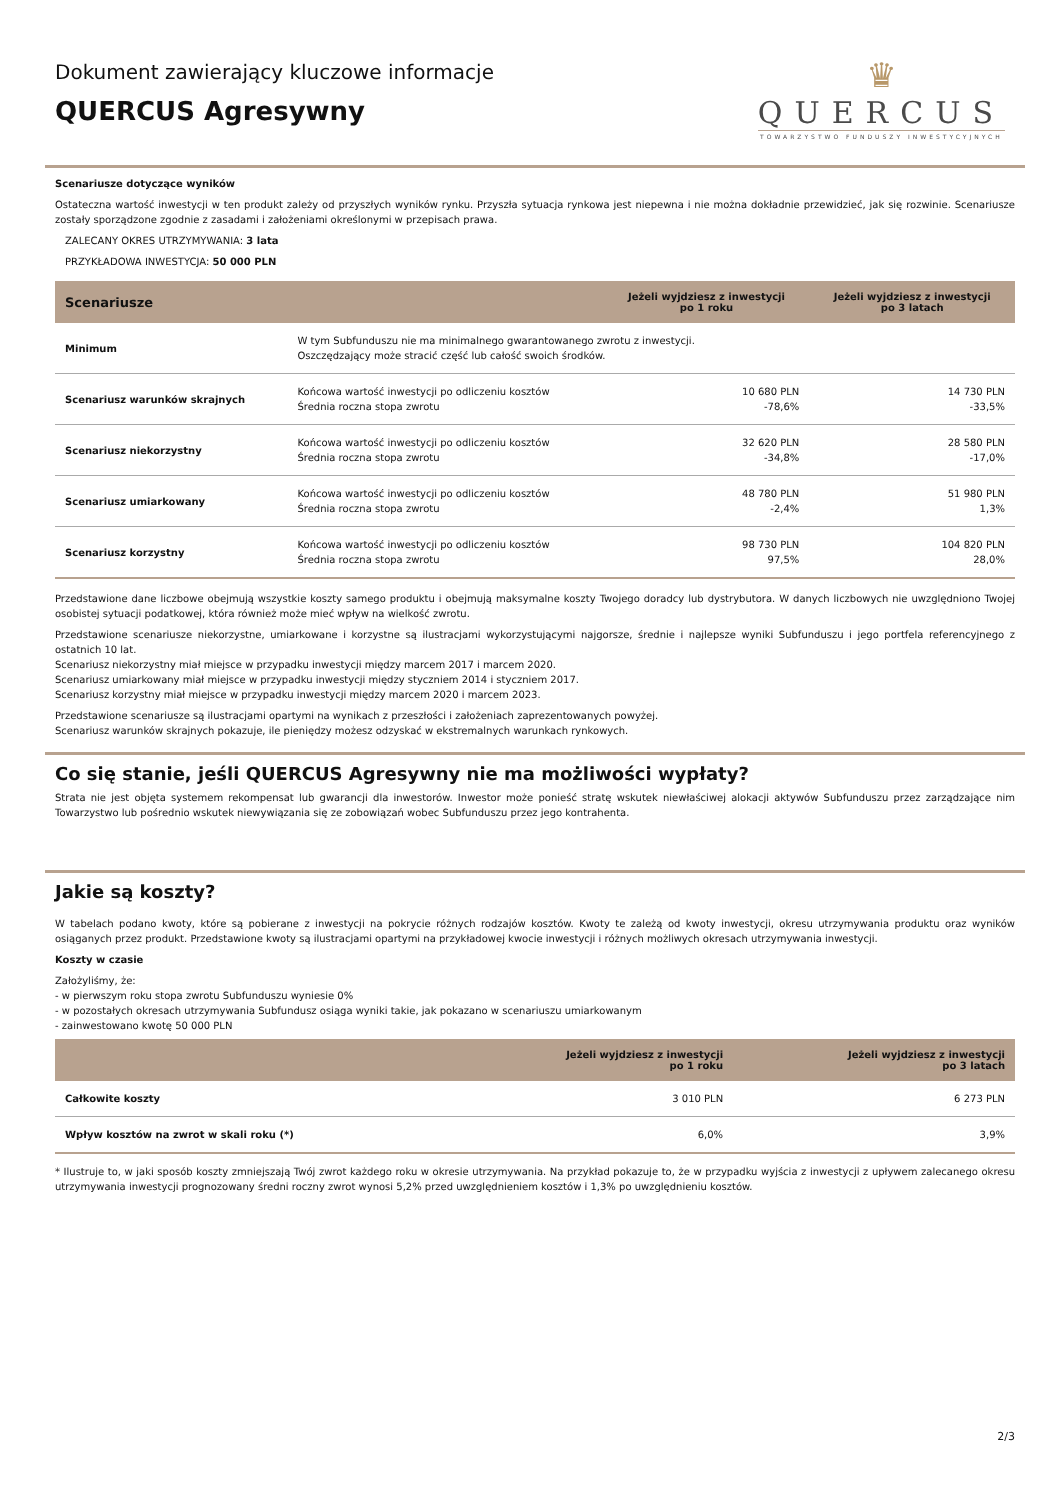Dokument zawierający kluczowe informacje
QUERCUS Agresywny
♛
QUERCUS
TOWARZYSTWO FUNDUSZY INWESTYCYJNYCH
Scenariusze dotyczące wyników
Ostateczna wartość inwestycji w ten produkt zależy od przyszłych wyników rynku. Przyszła sytuacja rynkowa jest niepewna i nie można dokładnie przewidzieć, jak się rozwinie. Scenariusze zostały sporządzone zgodnie z zasadami i założeniami określonymi w przepisach prawa.
ZALECANY OKRES UTRZYMYWANIA: 3 lata
PRZYKŁADOWA INWESTYCJA: 50 000 PLN
| Scenariusze | | Jeżeli wyjdziesz z inwestycji po 1 roku | Jeżeli wyjdziesz z inwestycji po 3 latach |
| --- | --- | --- | --- |
| Minimum | W tym Subfunduszu nie ma minimalnego gwarantowanego zwrotu z inwestycji. Oszczędzający może stracić część lub całość swoich środków. | | |
| Scenariusz warunków skrajnych | Końcowa wartość inwestycji po odliczeniu kosztów Średnia roczna stopa zwrotu | 10 680 PLN -78,6% | 14 730 PLN -33,5% |
| Scenariusz niekorzystny | Końcowa wartość inwestycji po odliczeniu kosztów Średnia roczna stopa zwrotu | 32 620 PLN -34,8% | 28 580 PLN -17,0% |
| Scenariusz umiarkowany | Końcowa wartość inwestycji po odliczeniu kosztów Średnia roczna stopa zwrotu | 48 780 PLN -2,4% | 51 980 PLN 1,3% |
| Scenariusz korzystny | Końcowa wartość inwestycji po odliczeniu kosztów Średnia roczna stopa zwrotu | 98 730 PLN 97,5% | 104 820 PLN 28,0% |
Przedstawione dane liczbowe obejmują wszystkie koszty samego produktu i obejmują maksymalne koszty Twojego doradcy lub dystrybutora. W danych liczbowych nie uwzględniono Twojej osobistej sytuacji podatkowej, która również może mieć wpływ na wielkość zwrotu.
Przedstawione scenariusze niekorzystne, umiarkowane i korzystne są ilustracjami wykorzystującymi najgorsze, średnie i najlepsze wyniki Subfunduszu i jego portfela referencyjnego z ostatnich 10 lat.
Scenariusz niekorzystny miał miejsce w przypadku inwestycji między marcem 2017 i marcem 2020.
Scenariusz umiarkowany miał miejsce w przypadku inwestycji między styczniem 2014 i styczniem 2017.
Scenariusz korzystny miał miejsce w przypadku inwestycji między marcem 2020 i marcem 2023.
Przedstawione scenariusze są ilustracjami opartymi na wynikach z przeszłości i założeniach zaprezentowanych powyżej.
Scenariusz warunków skrajnych pokazuje, ile pieniędzy możesz odzyskać w ekstremalnych warunkach rynkowych.
Co się stanie, jeśli QUERCUS Agresywny nie ma możliwości wypłaty?
Strata nie jest objęta systemem rekompensat lub gwarancji dla inwestorów. Inwestor może ponieść stratę wskutek niewłaściwej alokacji aktywów Subfunduszu przez zarządzające nim Towarzystwo lub pośrednio wskutek niewywiązania się ze zobowiązań wobec Subfunduszu przez jego kontrahenta.
Jakie są koszty?
W tabelach podano kwoty, które są pobierane z inwestycji na pokrycie różnych rodzajów kosztów. Kwoty te zależą od kwoty inwestycji, okresu utrzymywania produktu oraz wyników osiąganych przez produkt. Przedstawione kwoty są ilustracjami opartymi na przykładowej kwocie inwestycji i różnych możliwych okresach utrzymywania inwestycji.
Koszty w czasie
Założyliśmy, że:
- w pierwszym roku stopa zwrotu Subfunduszu wyniesie 0%
- w pozostałych okresach utrzymywania Subfundusz osiąga wyniki takie, jak pokazano w scenariuszu umiarkowanym
- zainwestowano kwotę 50 000 PLN
| | Jeżeli wyjdziesz z inwestycji po 1 roku | Jeżeli wyjdziesz z inwestycji po 3 latach |
| --- | --- | --- |
| Całkowite koszty | 3 010 PLN | 6 273 PLN |
| Wpływ kosztów na zwrot w skali roku (*) | 6,0% | 3,9% |
* Ilustruje to, w jaki sposób koszty zmniejszają Twój zwrot każdego roku w okresie utrzymywania. Na przykład pokazuje to, że w przypadku wyjścia z inwestycji z upływem zalecanego okresu utrzymywania inwestycji prognozowany średni roczny zwrot wynosi 5,2% przed uwzględnieniem kosztów i 1,3% po uwzględnieniu kosztów.
2/3